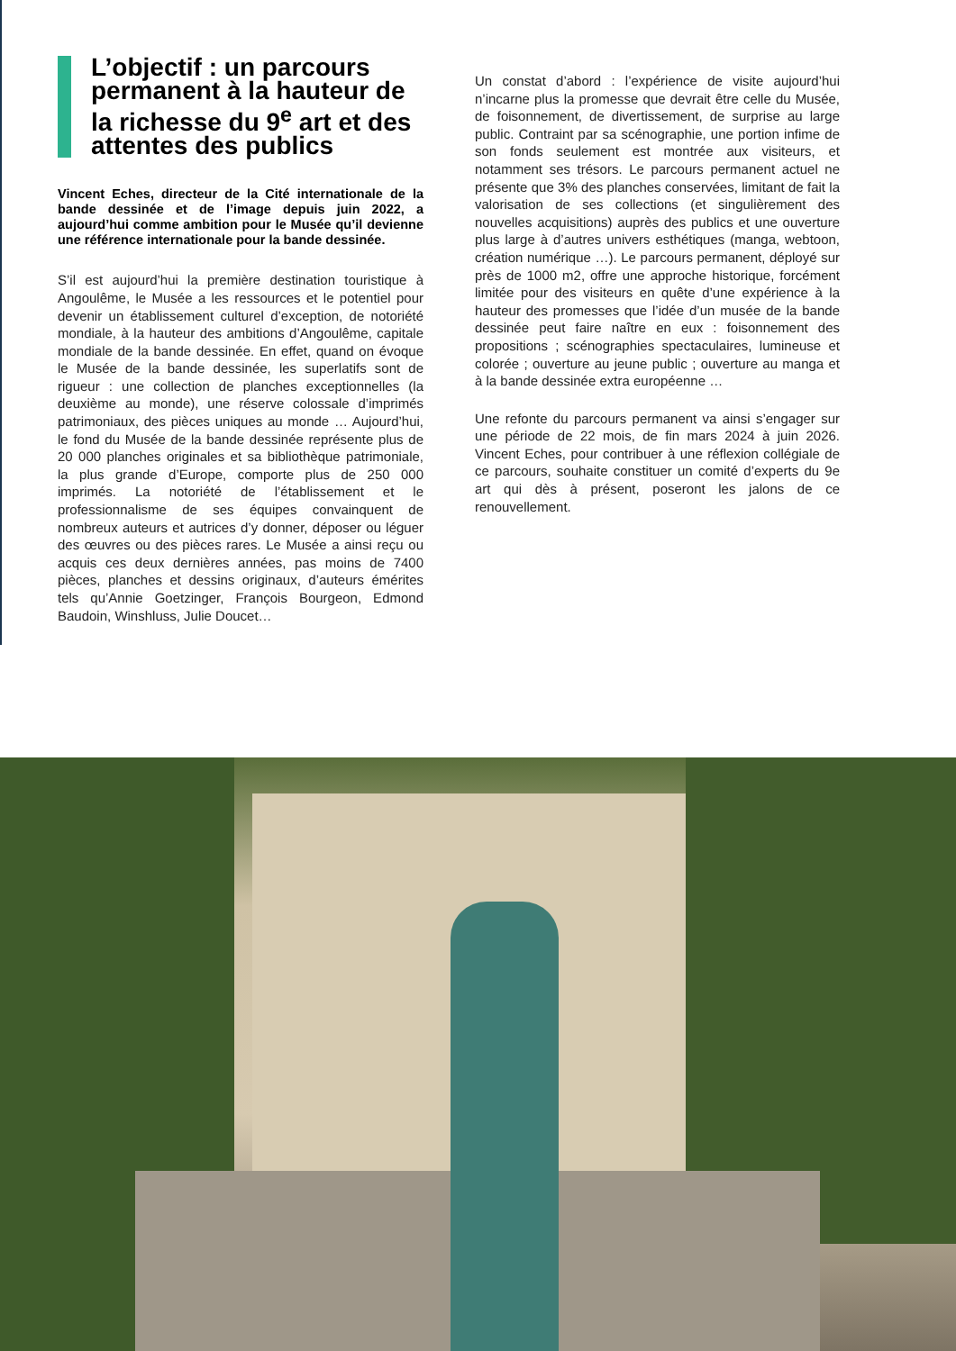L’objectif : un parcours permanent à la hauteur de la richesse du 9<sup>e</sup> art et des attentes des publics
Vincent Eches, directeur de la Cité internationale de la bande dessinée et de l’image depuis juin 2022, a aujourd’hui comme ambition pour le Musée qu’il devienne une référence internationale pour la bande dessinée.
S’il est aujourd’hui la première destination touristique à Angoulême, le Musée a les ressources et le potentiel pour devenir un établissement culturel d’exception, de notoriété mondiale, à la hauteur des ambitions d’Angoulême, capitale mondiale de la bande dessinée. En effet, quand on évoque le Musée de la bande dessinée, les superlatifs sont de rigueur : une collection de planches exceptionnelles (la deuxième au monde), une réserve colossale d’imprimés patrimoniaux, des pièces uniques au monde … Aujourd’hui, le fond du Musée de la bande dessinée représente plus de 20 000 planches originales et sa bibliothèque patrimoniale, la plus grande d’Europe, comporte plus de 250 000 imprimés. La notoriété de l’établissement et le professionnalisme de ses équipes convainquent de nombreux auteurs et autrices d’y donner, déposer ou léguer des œuvres ou des pièces rares. Le Musée a ainsi reçu ou acquis ces deux dernières années, pas moins de 7400 pièces, planches et dessins originaux, d’auteurs émérites tels qu’Annie Goetzinger, François Bourgeon, Edmond Baudoin, Winshluss, Julie Doucet…
Un constat d’abord : l’expérience de visite aujourd’hui n’incarne plus la promesse que devrait être celle du Musée, de foisonnement, de divertissement, de surprise au large public. Contraint par sa scénographie, une portion infime de son fonds seulement est montrée aux visiteurs, et notamment ses trésors. Le parcours permanent actuel ne présente que 3% des planches conservées, limitant de fait la valorisation de ses collections (et singulièrement des nouvelles acquisitions) auprès des publics et une ouverture plus large à d’autres univers esthétiques (manga, webtoon, création numérique …). Le parcours permanent, déployé sur près de 1000 m2, offre une approche historique, forcément limitée pour des visiteurs en quête d’une expérience à la hauteur des promesses que l’idée d’un musée de la bande dessinée peut faire naître en eux : foisonnement des propositions ; scénographies spectaculaires, lumineuse et colorée ; ouverture au jeune public ; ouverture au manga et à la bande dessinée extra européenne …
Une refonte du parcours permanent va ainsi s’engager sur une période de 22 mois, de fin mars 2024 à juin 2026. Vincent Eches, pour contribuer à une réflexion collégiale de ce parcours, souhaite constituer un comité d’experts du 9e art qui dès à présent, poseront les jalons de ce renouvellement.